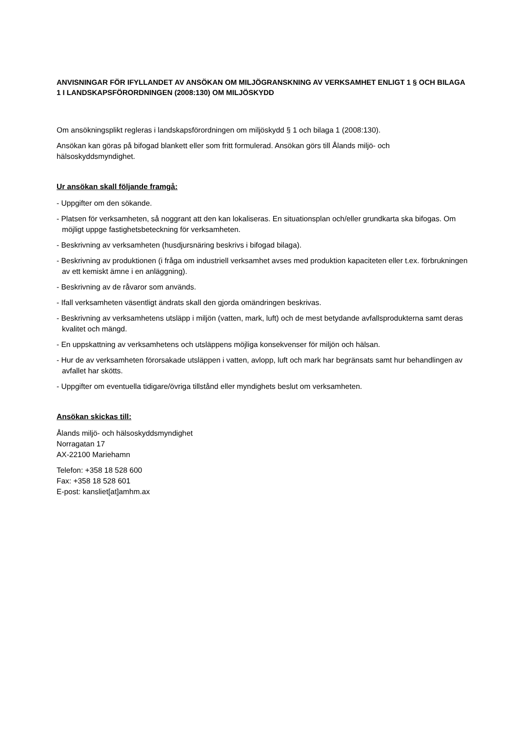ANVISNINGAR FÖR IFYLLANDET AV ANSÖKAN OM MILJÖGRANSKNING AV VERKSAMHET ENLIGT 1 § OCH BILAGA 1 I LANDSKAPSFÖRORDNINGEN (2008:130) OM MILJÖSKYDD
Om ansökningsplikt regleras i landskapsförordningen om miljöskydd § 1 och bilaga 1 (2008:130).
Ansökan kan göras på bifogad blankett eller som fritt formulerad. Ansökan görs till Ålands miljö- och hälsoskyddsmyndighet.
Ur ansökan skall följande framgå:
- Uppgifter om den sökande.
- Platsen för verksamheten, så noggrant att den kan lokaliseras. En situationsplan och/eller grundkarta ska bifogas. Om möjligt uppge fastighetsbeteckning för verksamheten.
- Beskrivning av verksamheten (husdjursnäring beskrivs i bifogad bilaga).
- Beskrivning av produktionen (i fråga om industriell verksamhet avses med produktion kapaciteten eller t.ex. förbrukningen av ett kemiskt ämne i en anläggning).
- Beskrivning av de råvaror som används.
- Ifall verksamheten väsentligt ändrats skall den gjorda omändringen beskrivas.
- Beskrivning av verksamhetens utsläpp i miljön (vatten, mark, luft) och de mest betydande avfallsprodukterna samt deras kvalitet och mängd.
- En uppskattning av verksamhetens och utsläppens möjliga konsekvenser för miljön och hälsan.
- Hur de av verksamheten förorsakade utsläppen i vatten, avlopp, luft och mark har begränsats samt hur behandlingen av avfallet har skötts.
- Uppgifter om eventuella tidigare/övriga tillstånd eller myndighets beslut om verksamheten.
Ansökan skickas till:
Ålands miljö- och hälsoskyddsmyndighet
Norragatan 17
AX-22100 Mariehamn
Telefon: +358 18 528 600
Fax: +358 18 528 601
E-post: kansliet[at]amhm.ax